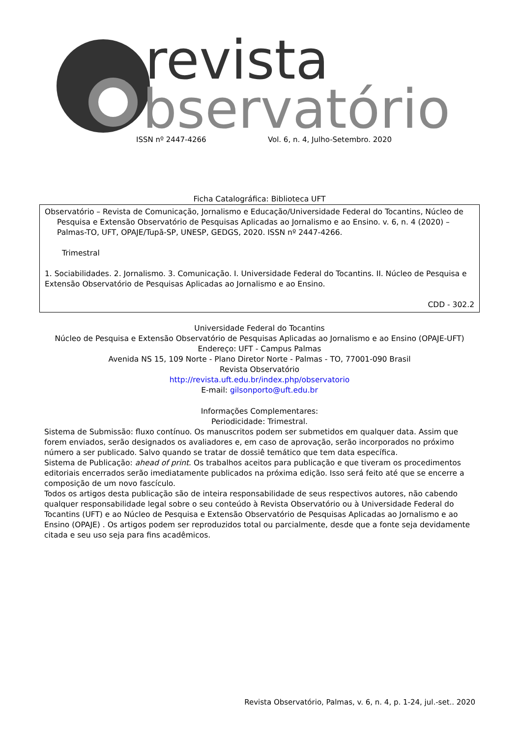revista
bservatório
ISSN nº 2447-4266 Vol. 6, n. 4, Julho-Setembro. 2020
Ficha Catalográfica: Biblioteca UFT
Observatório – Revista de Comunicação, Jornalismo e Educação/Universidade Federal do Tocantins, Núcleo de Pesquisa e Extensão Observatório de Pesquisas Aplicadas ao Jornalismo e ao Ensino. v. 6, n. 4 (2020) – Palmas-TO, UFT, OPAJE/Tupã-SP, UNESP, GEDGS, 2020. ISSN nº 2447-4266.
Trimestral
1. Sociabilidades. 2. Jornalismo. 3. Comunicação. I. Universidade Federal do Tocantins. II. Núcleo de Pesquisa e Extensão Observatório de Pesquisas Aplicadas ao Jornalismo e ao Ensino.
CDD - 302.2
Universidade Federal do Tocantins
Núcleo de Pesquisa e Extensão Observatório de Pesquisas Aplicadas ao Jornalismo e ao Ensino (OPAJE-UFT)
Endereço: UFT - Campus Palmas
Avenida NS 15, 109 Norte - Plano Diretor Norte - Palmas - TO, 77001-090 Brasil
Revista Observatório
http://revista.uft.edu.br/index.php/observatorio
E-mail: gilsonporto@uft.edu.br
Informações Complementares:
Periodicidade: Trimestral.
Sistema de Submissão: fluxo contínuo. Os manuscritos podem ser submetidos em qualquer data. Assim que forem enviados, serão designados os avaliadores e, em caso de aprovação, serão incorporados no próximo número a ser publicado. Salvo quando se tratar de dossiê temático que tem data específica.
Sistema de Publicação: ahead of print. Os trabalhos aceitos para publicação e que tiveram os procedimentos editoriais encerrados serão imediatamente publicados na próxima edição. Isso será feito até que se encerre a composição de um novo fascículo.
Todos os artigos desta publicação são de inteira responsabilidade de seus respectivos autores, não cabendo qualquer responsabilidade legal sobre o seu conteúdo à Revista Observatório ou à Universidade Federal do Tocantins (UFT) e ao Núcleo de Pesquisa e Extensão Observatório de Pesquisas Aplicadas ao Jornalismo e ao Ensino (OPAJE) . Os artigos podem ser reproduzidos total ou parcialmente, desde que a fonte seja devidamente citada e seu uso seja para fins acadêmicos.
Revista Observatório, Palmas, v. 6, n. 4, p. 1-24, jul.-set.. 2020